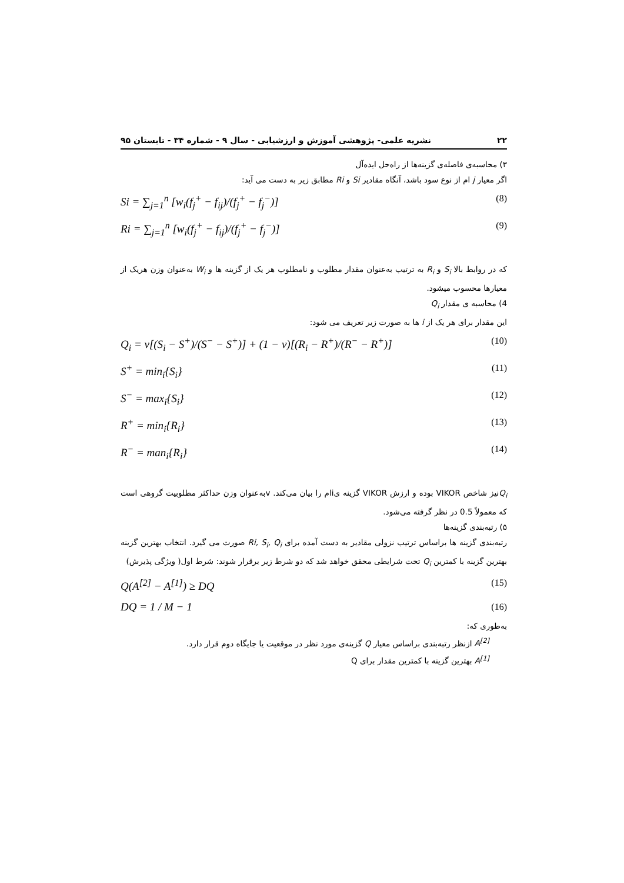۲۲ نشریه علمی- پژوهشی آموزش و ارزشیابی - سال ۹ - شماره ۳۴ - تابستان ۹۵
۳) محاسبه‌ی فاصله‌ی گزینه‌ها از راه‌حل ایده‌آل
اگر معیار j ام از نوع سود باشد، آنگاه مقادیر Si و Ri مطابق زیر به دست می آید:
Si = ∑<sub>j=1</sub><sup>n</sup> [w<sub>i</sub>(f<sub>j</sub><sup>+</sup> − f<sub>ij</sub>)/(f<sub>j</sub><sup>+</sup> − f<sub>j</sub><sup>−</sup>)] (8)
Ri = ∑<sub>j=1</sub><sup>n</sup> [w<sub>i</sub>(f<sub>j</sub><sup>+</sup> − f<sub>ij</sub>)/(f<sub>j</sub><sup>+</sup> − f<sub>j</sub><sup>−</sup>)] (9)
که در روابط بالا S<sub>i</sub> و R<sub>i</sub> به ترتیب به‌عنوان مقدار مطلوب و نامطلوب هر یک از گزینه ها و W<sub>i</sub> به‌عنوان وزن هریک از معیارها محسوب میشود.
4) محاسبه ی مقدار Q<sub>i</sub>
این مقدار برای هر یک از i ها به صورت زیر تعریف می شود:
Q<sub>i</sub> = v[(S<sub>i</sub> − S<sup>+</sup>)/(S<sup>−</sup> − S<sup>+</sup>)] + (1 − v)[(R<sub>i</sub> − R<sup>+</sup>)/(R<sup>−</sup> − R<sup>+</sup>)] (10)
S<sup>+</sup> = min<sub>i</sub>{S<sub>i</sub>} (11)
S<sup>−</sup> = max<sub>i</sub>{S<sub>i</sub>} (12)
R<sup>+</sup> = min<sub>i</sub>{R<sub>i</sub>} (13)
R<sup>−</sup> = man<sub>i</sub>{R<sub>i</sub>} (14)
Q<sub>i</sub>نیز شاخص VIKOR بوده و ارزش VIKOR گزینه یiام را بیان می‌کند. vبه‌عنوان وزن حداکثر مطلوبیت گروهی است که معمولاً 0.5 در نظر گرفته می‌شود.
۵) رتبه‌بندی گزینه‌ها
رتبه‌بندی گزینه ها براساس ترتیب نزولی مقادیر به دست آمده برای Ri, S<sub>i</sub>, Q<sub>i</sub> صورت می گیرد. انتخاب بهترین گزینه بهترین گزینه با کمترین Q<sub>i</sub> تحت شرایطی محقق خواهد شد که دو شرط زیر برقرار شوند: شرط اول( ویژگی پذیرش)
Q(A<sup>[2]</sup> − A<sup>[1]</sup>) ≥ DQ (15)
DQ = 1 / M − 1 (16)
به‌طوری که:
A<sup>[2]</sup> ازنظر رتبه‌بندی براساس معیار Q گزینه‌ی مورد نظر در موقعیت یا جایگاه دوم قرار دارد.
A<sup>[1]</sup> بهترین گزینه با کمترین مقدار برای Q